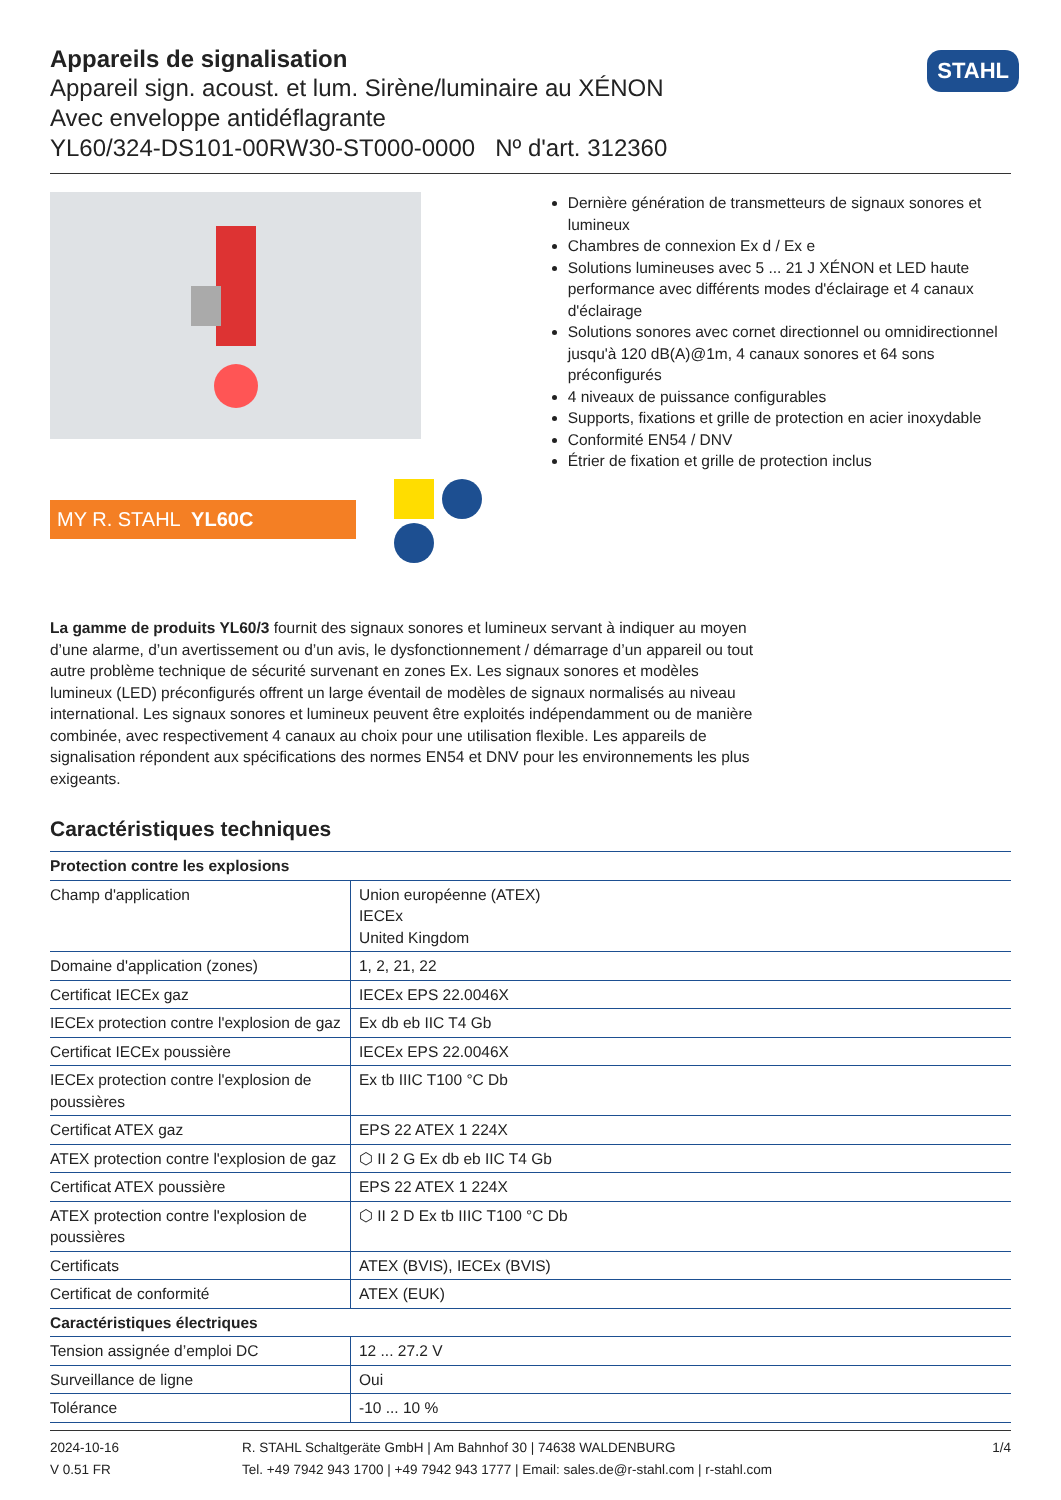STAHL
Appareils de signalisation
Appareil sign. acoust. et lum. Sirène/luminaire au XÉNON
Avec enveloppe antidéflagrante
YL60/324-DS101-00RW30-ST000-0000 Nº d'art. 312360
MY R. STAHL YL60C
Dernière génération de transmetteurs de signaux sonores et lumineux
Chambres de connexion Ex d / Ex e
Solutions lumineuses avec 5 ... 21 J XÉNON et LED haute performance avec différents modes d'éclairage et 4 canaux d'éclairage
Solutions sonores avec cornet directionnel ou omnidirection­nel jusqu'à 120 dB(A)@1m, 4 canaux sonores et 64 sons préconfigurés
4 niveaux de puissance configurables
Supports, fixations et grille de protection en acier inoxydable
Conformité EN54 / DNV
Étrier de fixation et grille de protection inclus
La gamme de produits YL60/3 fournit des signaux sonores et lumineux servant à indiquer au moyen d’une alarme, d’un avertissement ou d’un avis, le dysfonctionnement / démarrage d’un appareil ou tout autre problème technique de sécurité survenant en zones Ex. Les signaux sonores et modèles lumineux (LED) préconfigurés offrent un large éventail de modèles de signaux normalisés au niveau international. Les signaux sonores et lumineux peuvent être exploités indépendamment ou de manière combinée, avec respectivement 4 canaux au choix pour une utilisation flexible. Les appareils de signalisation répondent aux spécifications des normes EN54 et DNV pour les environnements les plus exigeants.
Caractéristiques techniques
| Protection contre les explosions | |
| --- | --- |
| Champ d'application | Union européenne (ATEX) IECEx United Kingdom |
| Domaine d'application (zones) | 1, 2, 21, 22 |
| Certificat IECEx gaz | IECEx EPS 22.0046X |
| IECEx protection contre l'explosion de gaz | Ex db eb IIC T4 Gb |
| Certificat IECEx poussière | IECEx EPS 22.0046X |
| IECEx protection contre l'explosion de poussières | Ex tb IIIC T100 °C Db |
| Certificat ATEX gaz | EPS 22 ATEX 1 224X |
| ATEX protection contre l'explosion de gaz | ⬡ II 2 G Ex db eb IIC T4 Gb |
| Certificat ATEX poussière | EPS 22 ATEX 1 224X |
| ATEX protection contre l'explosion de poussières | ⬡ II 2 D Ex tb IIIC T100 °C Db |
| Certificats | ATEX (BVIS), IECEx (BVIS) |
| Certificat de conformité | ATEX (EUK) |
| Caractéristiques électriques | |
| Tension assignée d’emploi DC | 12 ... 27.2 V |
| Surveillance de ligne | Oui |
| Tolérance | -10 ... 10 % |
2024-10-16
V 0.51 FR
R. STAHL Schaltgeräte GmbH | Am Bahnhof 30 | 74638 WALDENBURG
Tel. +49 7942 943 1700 | +49 7942 943 1777 | Email: sales.de@r-stahl.com | r-stahl.com
1/4